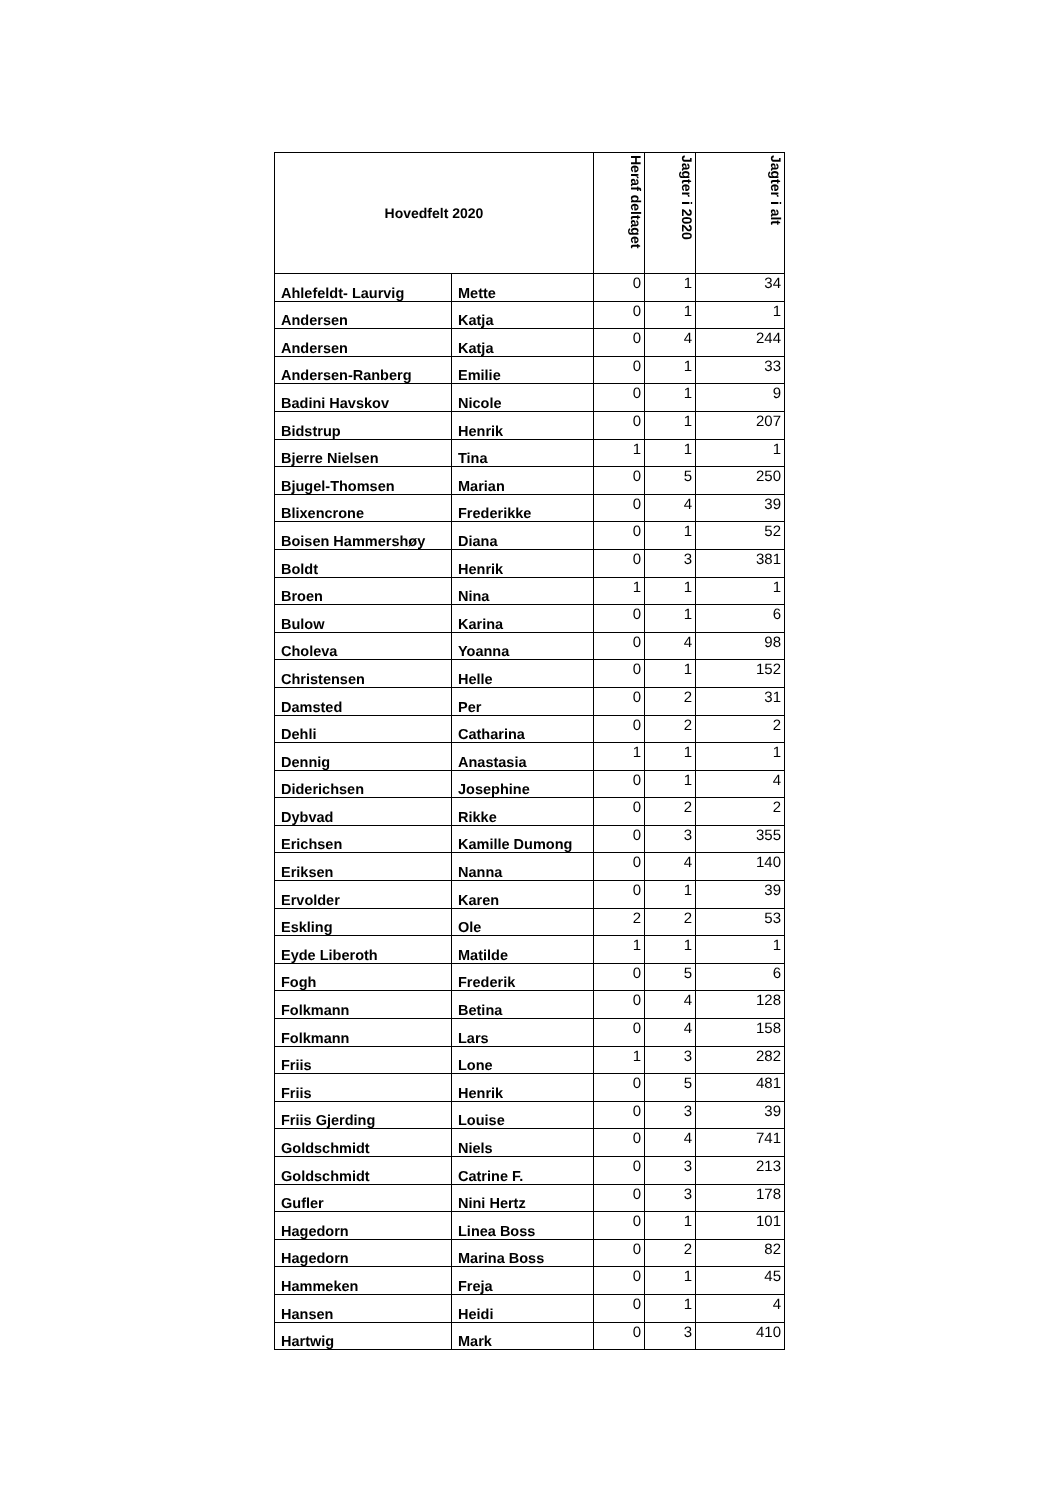| Hovedfelt 2020 | | Heraf deltaget | Jagter i 2020 | Jagter i alt |
| --- | --- | --- | --- | --- |
| Ahlefeldt- Laurvig | Mette | 0 | 1 | 34 |
| Andersen | Katja | 0 | 1 | 1 |
| Andersen | Katja | 0 | 4 | 244 |
| Andersen-Ranberg | Emilie | 0 | 1 | 33 |
| Badini Havskov | Nicole | 0 | 1 | 9 |
| Bidstrup | Henrik | 0 | 1 | 207 |
| Bjerre Nielsen | Tina | 1 | 1 | 1 |
| Bjugel-Thomsen | Marian | 0 | 5 | 250 |
| Blixencrone | Frederikke | 0 | 4 | 39 |
| Boisen Hammershøy | Diana | 0 | 1 | 52 |
| Boldt | Henrik | 0 | 3 | 381 |
| Broen | Nina | 1 | 1 | 1 |
| Bulow | Karina | 0 | 1 | 6 |
| Choleva | Yoanna | 0 | 4 | 98 |
| Christensen | Helle | 0 | 1 | 152 |
| Damsted | Per | 0 | 2 | 31 |
| Dehli | Catharina | 0 | 2 | 2 |
| Dennig | Anastasia | 1 | 1 | 1 |
| Diderichsen | Josephine | 0 | 1 | 4 |
| Dybvad | Rikke | 0 | 2 | 2 |
| Erichsen | Kamille Dumong | 0 | 3 | 355 |
| Eriksen | Nanna | 0 | 4 | 140 |
| Ervolder | Karen | 0 | 1 | 39 |
| Eskling | Ole | 2 | 2 | 53 |
| Eyde Liberoth | Matilde | 1 | 1 | 1 |
| Fogh | Frederik | 0 | 5 | 6 |
| Folkmann | Betina | 0 | 4 | 128 |
| Folkmann | Lars | 0 | 4 | 158 |
| Friis | Lone | 1 | 3 | 282 |
| Friis | Henrik | 0 | 5 | 481 |
| Friis Gjerding | Louise | 0 | 3 | 39 |
| Goldschmidt | Niels | 0 | 4 | 741 |
| Goldschmidt | Catrine F. | 0 | 3 | 213 |
| Gufler | Nini Hertz | 0 | 3 | 178 |
| Hagedorn | Linea Boss | 0 | 1 | 101 |
| Hagedorn | Marina Boss | 0 | 2 | 82 |
| Hammeken | Freja | 0 | 1 | 45 |
| Hansen | Heidi | 0 | 1 | 4 |
| Hartwig | Mark | 0 | 3 | 410 |